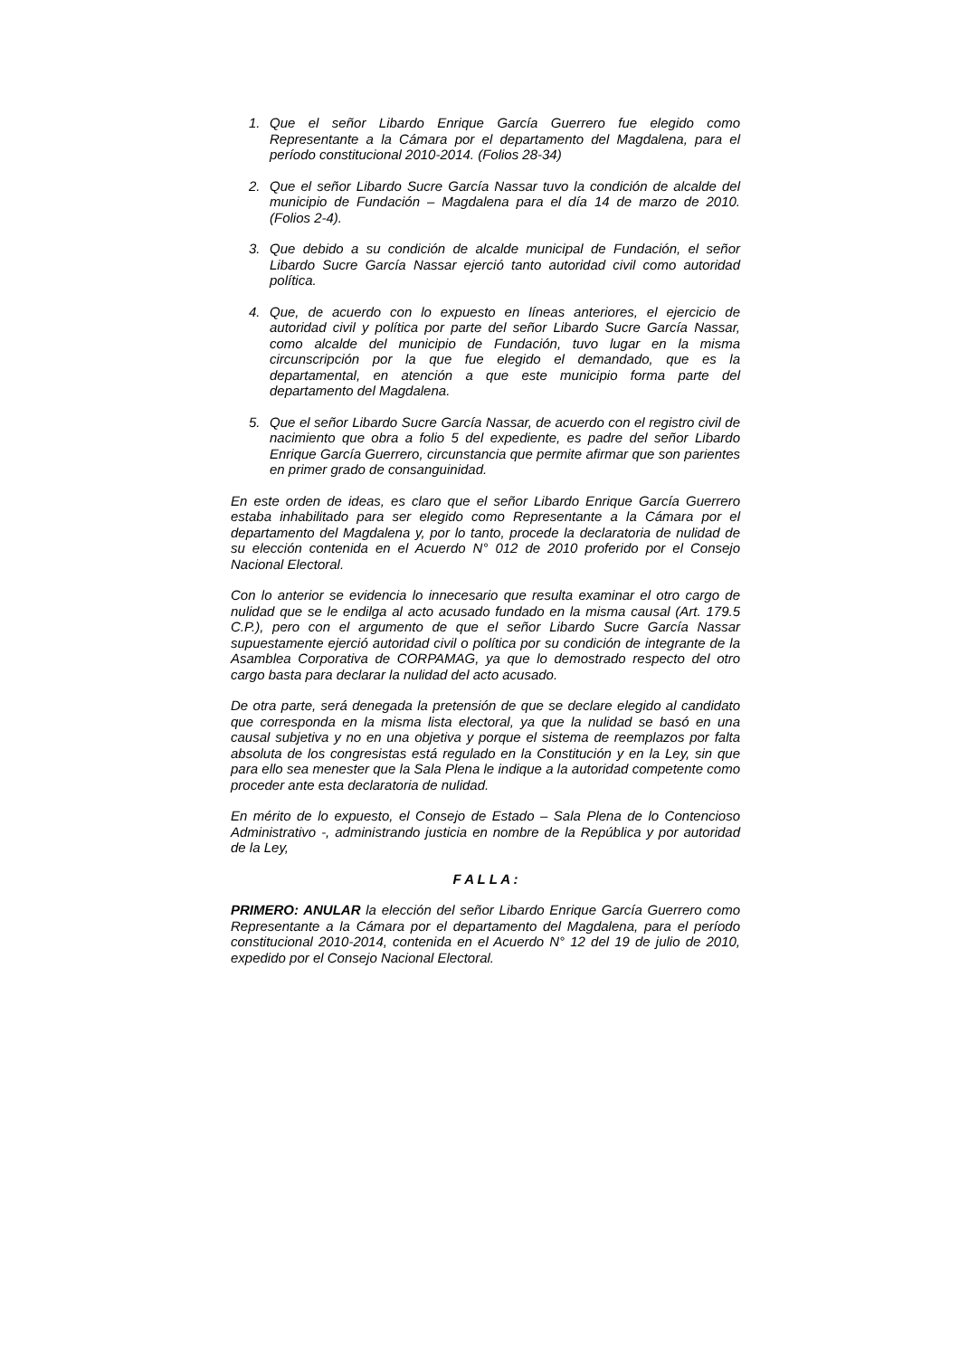1. Que el señor Libardo Enrique García Guerrero fue elegido como Representante a la Cámara por el departamento del Magdalena, para el período constitucional 2010-2014. (Folios 28-34)
2. Que el señor Libardo Sucre García Nassar tuvo la condición de alcalde del municipio de Fundación – Magdalena para el día 14 de marzo de 2010. (Folios 2-4).
3. Que debido a su condición de alcalde municipal de Fundación, el señor Libardo Sucre García Nassar ejerció tanto autoridad civil como autoridad política.
4. Que, de acuerdo con lo expuesto en líneas anteriores, el ejercicio de autoridad civil y política por parte del señor Libardo Sucre García Nassar, como alcalde del municipio de Fundación, tuvo lugar en la misma circunscripción por la que fue elegido el demandado, que es la departamental, en atención a que este municipio forma parte del departamento del Magdalena.
5. Que el señor Libardo Sucre García Nassar, de acuerdo con el registro civil de nacimiento que obra a folio 5 del expediente, es padre del señor Libardo Enrique García Guerrero, circunstancia que permite afirmar que son parientes en primer grado de consanguinidad.
En este orden de ideas, es claro que el señor Libardo Enrique García Guerrero estaba inhabilitado para ser elegido como Representante a la Cámara por el departamento del Magdalena y, por lo tanto, procede la declaratoria de nulidad de su elección contenida en el Acuerdo N° 012 de 2010 proferido por el Consejo Nacional Electoral.
Con lo anterior se evidencia lo innecesario que resulta examinar el otro cargo de nulidad que se le endilga al acto acusado fundado en la misma causal (Art. 179.5 C.P.), pero con el argumento de que el señor Libardo Sucre García Nassar supuestamente ejerció autoridad civil o política por su condición de integrante de la Asamblea Corporativa de CORPAMAG, ya que lo demostrado respecto del otro cargo basta para declarar la nulidad del acto acusado.
De otra parte, será denegada la pretensión de que se declare elegido al candidato que corresponda en la misma lista electoral, ya que la nulidad se basó en una causal subjetiva y no en una objetiva y porque el sistema de reemplazos por falta absoluta de los congresistas está regulado en la Constitución y en la Ley, sin que para ello sea menester que la Sala Plena le indique a la autoridad competente como proceder ante esta declaratoria de nulidad.
En mérito de lo expuesto, el Consejo de Estado – Sala Plena de lo Contencioso Administrativo -, administrando justicia en nombre de la República y por autoridad de la Ley,
F A L L A :
PRIMERO: ANULAR la elección del señor Libardo Enrique García Guerrero como Representante a la Cámara por el departamento del Magdalena, para el período constitucional 2010-2014, contenida en el Acuerdo N° 12 del 19 de julio de 2010, expedido por el Consejo Nacional Electoral.